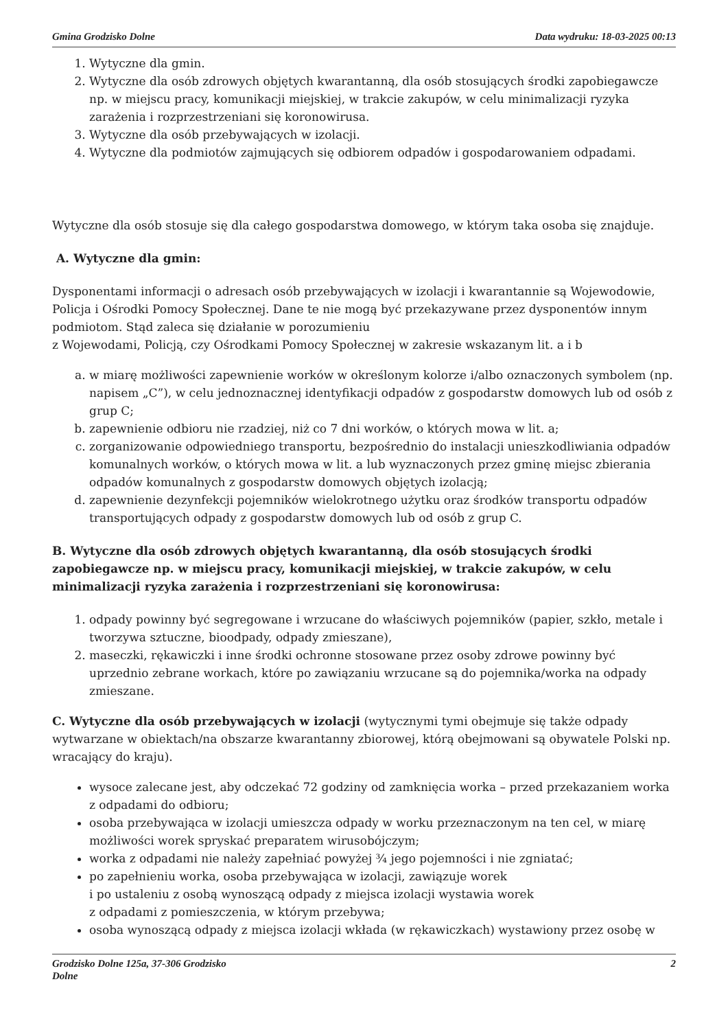Gmina Grodzisko Dolne Data wydruku: 18-03-2025 00:13
1. Wytyczne dla gmin.
2. Wytyczne dla osób zdrowych objętych kwarantanną, dla osób stosujących środki zapobiegawcze np. w miejscu pracy, komunikacji miejskiej, w trakcie zakupów, w celu minimalizacji ryzyka zarażenia i rozprzestrzeniani się koronowirusa.
3. Wytyczne dla osób przebywających w izolacji.
4. Wytyczne dla podmiotów zajmujących się odbiorem odpadów i gospodarowaniem odpadami.
Wytyczne dla osób stosuje się dla całego gospodarstwa domowego, w którym taka osoba się znajduje.
A. Wytyczne dla gmin:
Dysponentami informacji o adresach osób przebywających w izolacji i kwarantannie są Wojewodowie, Policja i Ośrodki Pomocy Społecznej. Dane te nie mogą być przekazywane przez dysponentów innym podmiotom. Stąd zaleca się działanie w porozumieniu
z Wojewodami, Policją, czy Ośrodkami Pomocy Społecznej w zakresie wskazanym lit. a i b
a. w miarę możliwości zapewnienie worków w określonym kolorze i/albo oznaczonych symbolem (np. napisem „C”), w celu jednoznacznej identyfikacji odpadów z gospodarstw domowych lub od osób z grup C;
b. zapewnienie odbioru nie rzadziej, niż co 7 dni worków, o których mowa w lit. a;
c. zorganizowanie odpowiedniego transportu, bezpośrednio do instalacji unieszkodliwiania odpadów komunalnych worków, o których mowa w lit. a lub wyznaczonych przez gminę miejsc zbierania odpadów komunalnych z gospodarstw domowych objętych izolacją;
d. zapewnienie dezynfekcji pojemników wielokrotnego użytku oraz środków transportu odpadów transportujących odpady z gospodarstw domowych lub od osób z grup C.
B. Wytyczne dla osób zdrowych objętych kwarantanną, dla osób stosujących środki zapobiegawcze np. w miejscu pracy, komunikacji miejskiej, w trakcie zakupów, w celu minimalizacji ryzyka zarażenia i rozprzestrzeniani się koronowirusa:
1. odpady powinny być segregowane i wrzucane do właściwych pojemników (papier, szkło, metale i tworzywa sztuczne, bioodpady, odpady zmieszane),
2. maseczki, rękawiczki i inne środki ochronne stosowane przez osoby zdrowe powinny być uprzednio zebrane workach, które po zawiązaniu wrzucane są do pojemnika/worka na odpady zmieszane.
C. Wytyczne dla osób przebywających w izolacji (wytycznymi tymi obejmuje się także odpady wytwarzane w obiektach/na obszarze kwarantanny zbiorowej, którą obejmowani są obywatele Polski np. wracający do kraju).
wysoce zalecane jest, aby odczekać 72 godziny od zamknięcia worka – przed przekazaniem worka z odpadami do odbioru;
osoba przebywająca w izolacji umieszcza odpady w worku przeznaczonym na ten cel, w miarę możliwości worek spryskać preparatem wirusobójczym;
worka z odpadami nie należy zapełniać powyżej ¾ jego pojemności i nie zgniatać;
po zapełnieniu worka, osoba przebywająca w izolacji, zawiązuje worek
i po ustaleniu z osobą wynoszącą odpady z miejsca izolacji wystawia worek
z odpadami z pomieszczenia, w którym przebywa;
osoba wynoszącą odpady z miejsca izolacji wkłada (w rękawiczkach) wystawiony przez osobę w
Grodzisko Dolne 125a, 37-306 Grodzisko
Dolne 2